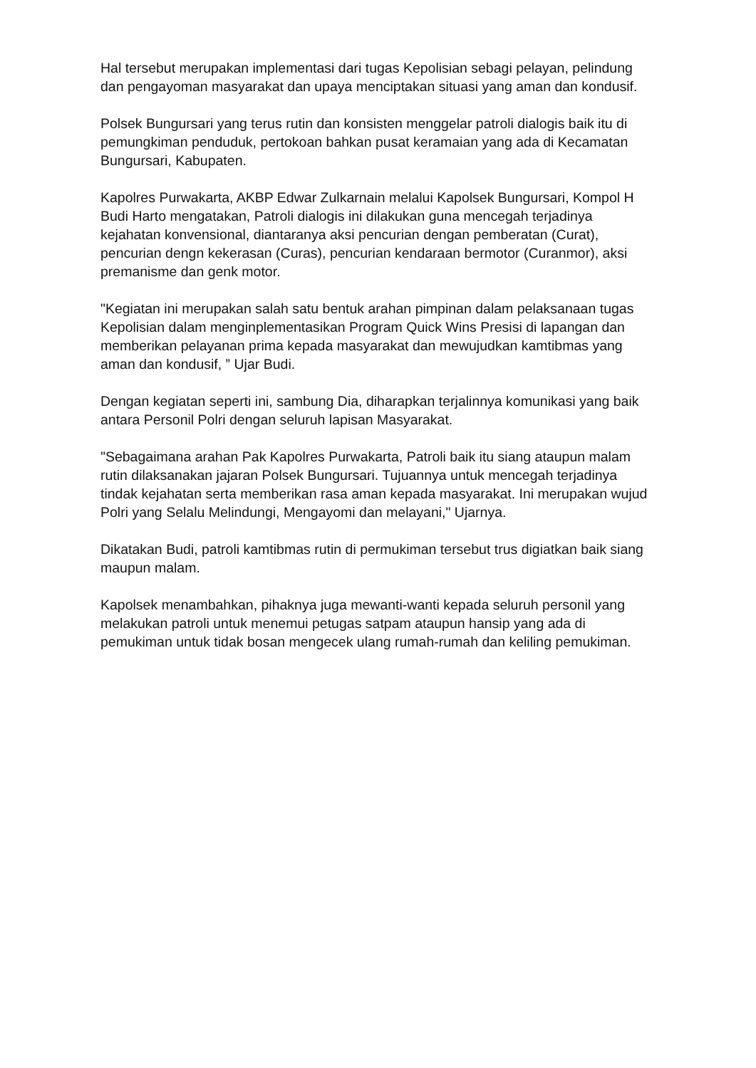Hal tersebut merupakan implementasi dari tugas Kepolisian sebagi pelayan, pelindung dan pengayoman masyarakat dan upaya menciptakan situasi yang aman dan kondusif.
Polsek Bungursari yang terus rutin dan konsisten menggelar patroli dialogis baik itu di pemungkiman penduduk, pertokoan bahkan pusat keramaian yang ada di Kecamatan Bungursari, Kabupaten.
Kapolres Purwakarta, AKBP Edwar Zulkarnain melalui Kapolsek Bungursari, Kompol H Budi Harto mengatakan, Patroli dialogis ini dilakukan guna mencegah terjadinya kejahatan konvensional, diantaranya aksi pencurian dengan pemberatan (Curat), pencurian dengn kekerasan (Curas), pencurian kendaraan bermotor (Curanmor), aksi premanisme dan genk motor.
"Kegiatan ini merupakan salah satu bentuk arahan pimpinan dalam pelaksanaan tugas Kepolisian dalam menginplementasikan Program Quick Wins Presisi di lapangan dan memberikan pelayanan prima kepada masyarakat dan mewujudkan kamtibmas yang aman dan kondusif, ” Ujar Budi.
Dengan kegiatan seperti ini, sambung Dia, diharapkan terjalinnya komunikasi yang baik antara Personil Polri dengan seluruh lapisan Masyarakat.
"Sebagaimana arahan Pak Kapolres Purwakarta, Patroli baik itu siang ataupun malam rutin dilaksanakan jajaran Polsek Bungursari. Tujuannya untuk mencegah terjadinya tindak kejahatan serta memberikan rasa aman kepada masyarakat. Ini merupakan wujud Polri yang Selalu Melindungi, Mengayomi dan melayani," Ujarnya.
Dikatakan Budi, patroli kamtibmas rutin di permukiman tersebut trus digiatkan baik siang maupun malam.
Kapolsek menambahkan, pihaknya juga mewanti-wanti kepada seluruh personil yang melakukan patroli untuk menemui petugas satpam ataupun hansip yang ada di pemukiman untuk tidak bosan mengecek ulang rumah-rumah dan keliling pemukiman.